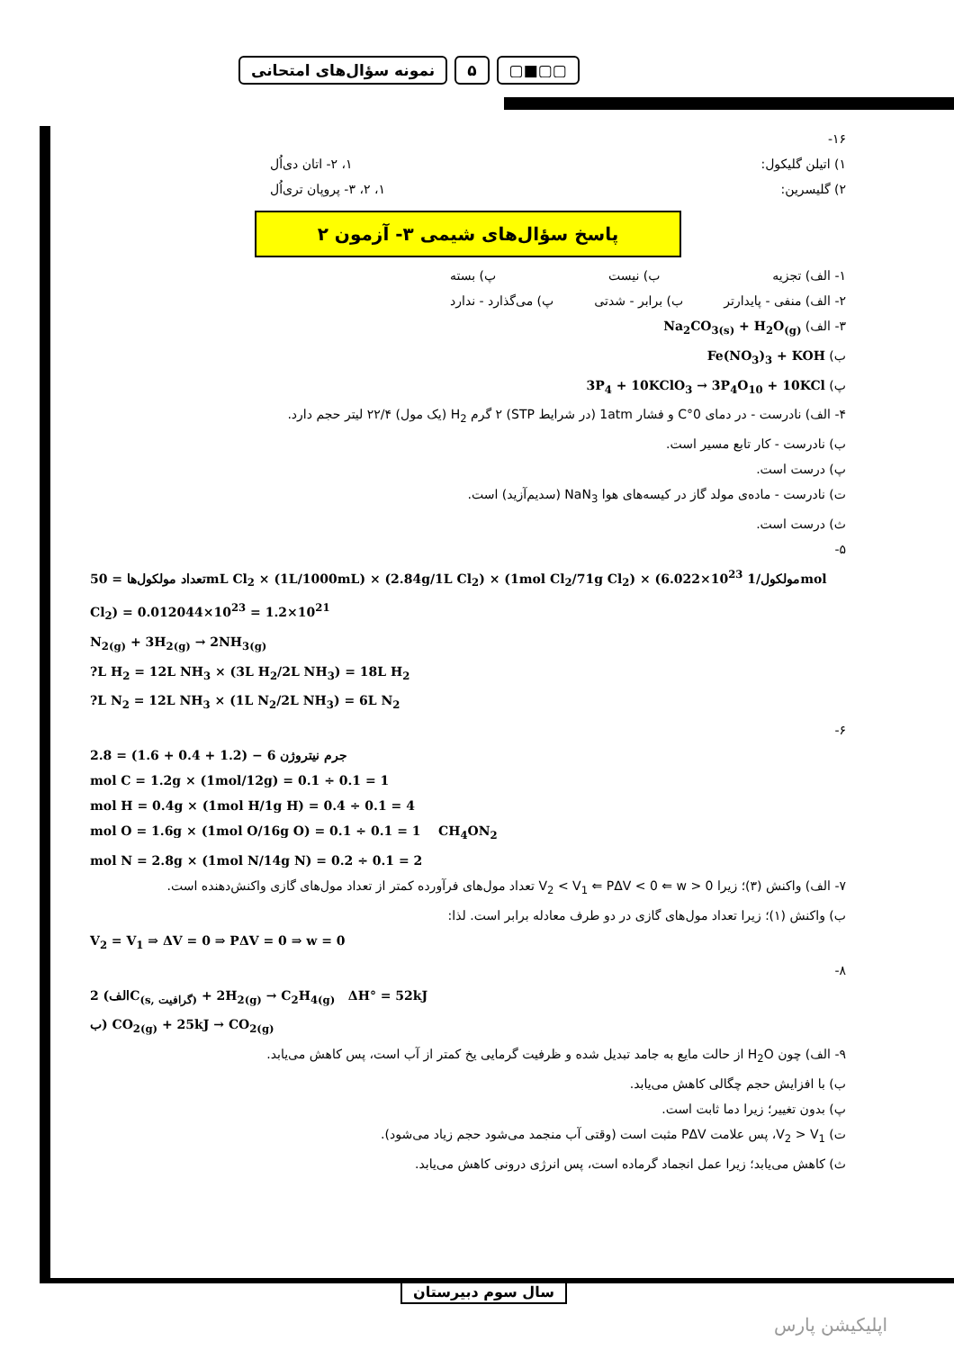نمونه سؤال‌های امتحانی ۵ ▢■▢▢
۱۶-
۱) اتیلن گلیکول: ۱، ۲- اتان دی‌اُل
۲) گلیسرین: ۱، ۲، ۳- پروپان تری‌اُل
پاسخ سؤال‌های شیمی ۳- آزمون ۲
۱- الف) تجزیه ب) نیست پ) بسته
۲- الف) منفی - پایدارتر ب) برابر - شدتی پ) می‌گذارد - ندارد
۳- الف) Na<sub>2</sub>CO<sub>3(s)</sub> + H<sub>2</sub>O<sub>(g)</sub>
ب) Fe(NO<sub>3</sub>)<sub>3</sub> + KOH
پ) 3P<sub>4</sub> + 10KClO<sub>3</sub> → 3P<sub>4</sub>O<sub>10</sub> + 10KCl
۴- الف) نادرست - در دمای 0°C و فشار 1atm (در شرایط STP) ۲ گرم H<sub>2</sub> (یک مول) ۲۲/۴ لیتر حجم دارد.
ب) نادرست - کار تابع مسیر است.
پ) درست است.
ت) نادرست - ماده‌ی مولد گاز در کیسه‌های هوا NaN<sub>3</sub> (سدیم‌آزید) است.
ث) درست است.
۵-
تعداد مولکول‌ها = 50mL Cl<sub>2</sub> × (1L/1000mL) × (2.84g/1L Cl<sub>2</sub>) × (1mol Cl<sub>2</sub>/71g Cl<sub>2</sub>) × (6.022×10<sup>23</sup> مولکول/1mol Cl<sub>2</sub>) = 0.012044×10<sup>23</sup> = 1.2×10<sup>21</sup>
N<sub>2(g)</sub> + 3H<sub>2(g)</sub> → 2NH<sub>3(g)</sub>
?L H<sub>2</sub> = 12L NH<sub>3</sub> × (3L H<sub>2</sub>/2L NH<sub>3</sub>) = 18L H<sub>2</sub>
?L N<sub>2</sub> = 12L NH<sub>3</sub> × (1L N<sub>2</sub>/2L NH<sub>3</sub>) = 6L N<sub>2</sub>
۶-
جرم نیتروژن 6 − (1.2 + 0.4 + 1.6) = 2.8
mol C = 1.2g × (1mol/12g) = 0.1 ÷ 0.1 = 1
mol H = 0.4g × (1mol H/1g H) = 0.4 ÷ 0.1 = 4
mol O = 1.6g × (1mol O/16g O) = 0.1 ÷ 0.1 = 1 CH<sub>4</sub>ON<sub>2</sub>
mol N = 2.8g × (1mol N/14g N) = 0.2 ÷ 0.1 = 2
۷- الف) واکنش (۳)؛ زیرا V<sub>2</sub> < V<sub>1</sub> ⇐ PΔV < 0 ⇐ w > 0 تعداد مول‌های فرآورده کمتر از تعداد مول‌های گازی واکنش‌دهنده است.
ب) واکنش (۱)؛ زیرا تعداد مول‌های گازی در دو طرف معادله برابر است. لذا:
V<sub>2</sub> = V<sub>1</sub> ⇒ ΔV = 0 ⇒ PΔV = 0 ⇒ w = 0
۸-
الف) 2C<sub>(s, گرافیت)</sub> + 2H<sub>2(g)</sub> → C<sub>2</sub>H<sub>4(g)</sub> ΔH° = 52kJ
ب) CO<sub>2(g)</sub> + 25kJ → CO<sub>2(g)</sub>
۹- الف) چون H<sub>2</sub>O از حالت مایع به جامد تبدیل شده و ظرفیت گرمایی یخ کمتر از آب است، پس کاهش می‌یابد.
ب) با افزایش حجم چگالی کاهش می‌یابد.
پ) بدون تغییر؛ زیرا دما ثابت است.
ت) V<sub>2</sub> > V<sub>1</sub>، پس علامت PΔV مثبت است (وقتی آب منجمد می‌شود حجم زیاد می‌شود).
ث) کاهش می‌یابد؛ زیرا عمل انجماد گرماده است، پس انرژی درونی کاهش می‌یابد.
سال سوم دبیرستان
اپلیکیشن پارس